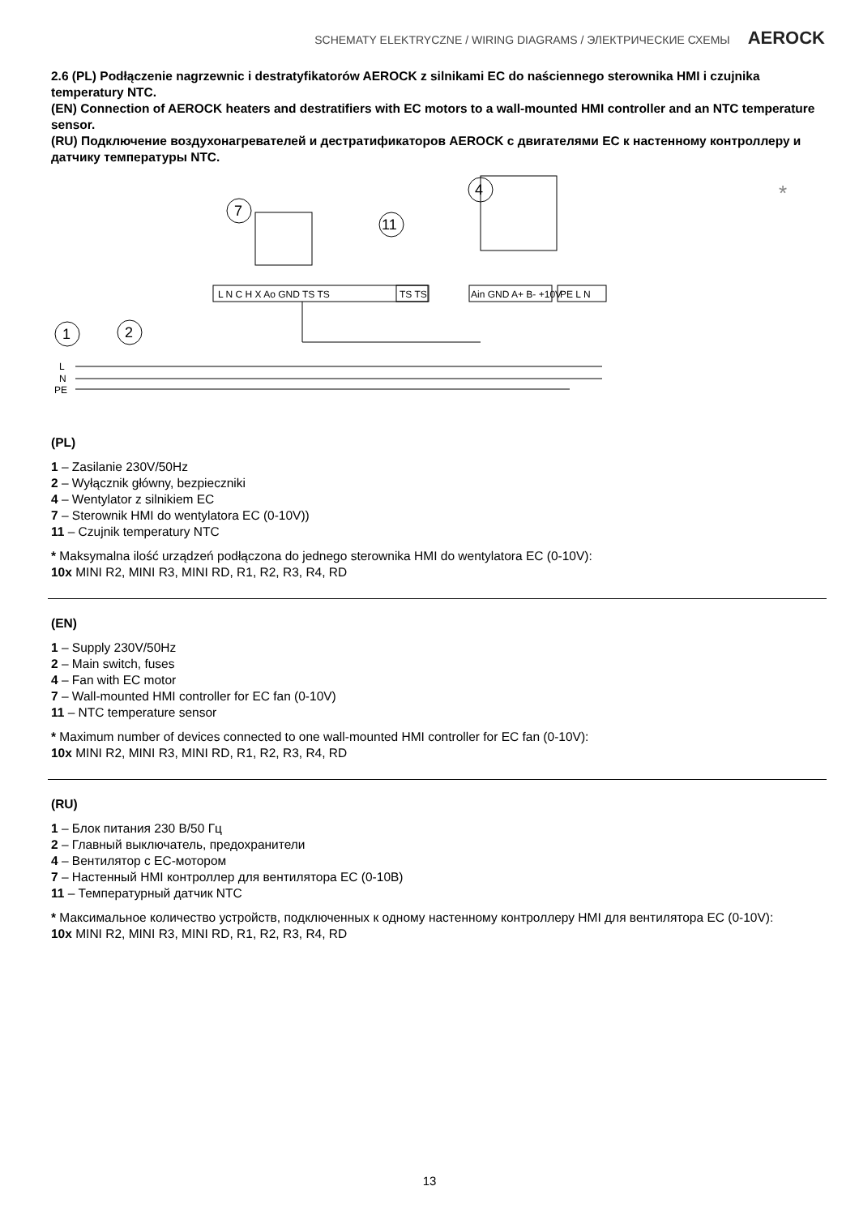SCHEMATY ELEKTRYCZNE / WIRING DIAGRAMS / ЭЛЕКТРИЧЕСКИЕ СХЕМЫ AEROCK
2.6 (PL) Podłączenie nagrzewnic i destratyfikatorów AEROCK z silnikami EC do naściennego sterownika HMI i czujnika temperatury NTC.
(EN) Connection of AEROCK heaters and destratifiers with EC motors to a wall-mounted HMI controller and an NTC temperature sensor.
(RU) Подключение воздухонагревателей и дестратификаторов AEROCK с двигателями EC к настенному контроллеру и датчику температуры NTC.
1
2
7
4
11
L N C H X Ao GND TS TS
TS TS
Ain GND A+ B- +10V
PE L N
L
N
PE
*
(PL)
1 – Zasilanie 230V/50Hz
2 – Wyłącznik główny, bezpieczniki
4 – Wentylator z silnikiem EC
7 – Sterownik HMI do wentylatora EC (0-10V))
11 – Czujnik temperatury NTC
* Maksymalna ilość urządzeń podłączona do jednego sterownika HMI do wentylatora EC (0-10V):
10x MINI R2, MINI R3, MINI RD, R1, R2, R3, R4, RD
(EN)
1 – Supply 230V/50Hz
2 – Main switch, fuses
4 – Fan with EC motor
7 – Wall-mounted HMI controller for EC fan (0-10V)
11 – NTC temperature sensor
* Maximum number of devices connected to one wall-mounted HMI controller for EC fan (0-10V):
10x MINI R2, MINI R3, MINI RD, R1, R2, R3, R4, RD
(RU)
1 – Блок питания 230 В/50 Гц
2 – Главный выключатель, предохранители
4 – Вентилятор с EC-мотором
7 – Настенный HMI контроллер для вентилятора EC (0-10В)
11 – Температурный датчик NTC
* Максимальное количество устройств, подключенных к одному настенному контроллеру HMI для вентилятора EC (0-10V):
10x MINI R2, MINI R3, MINI RD, R1, R2, R3, R4, RD
13